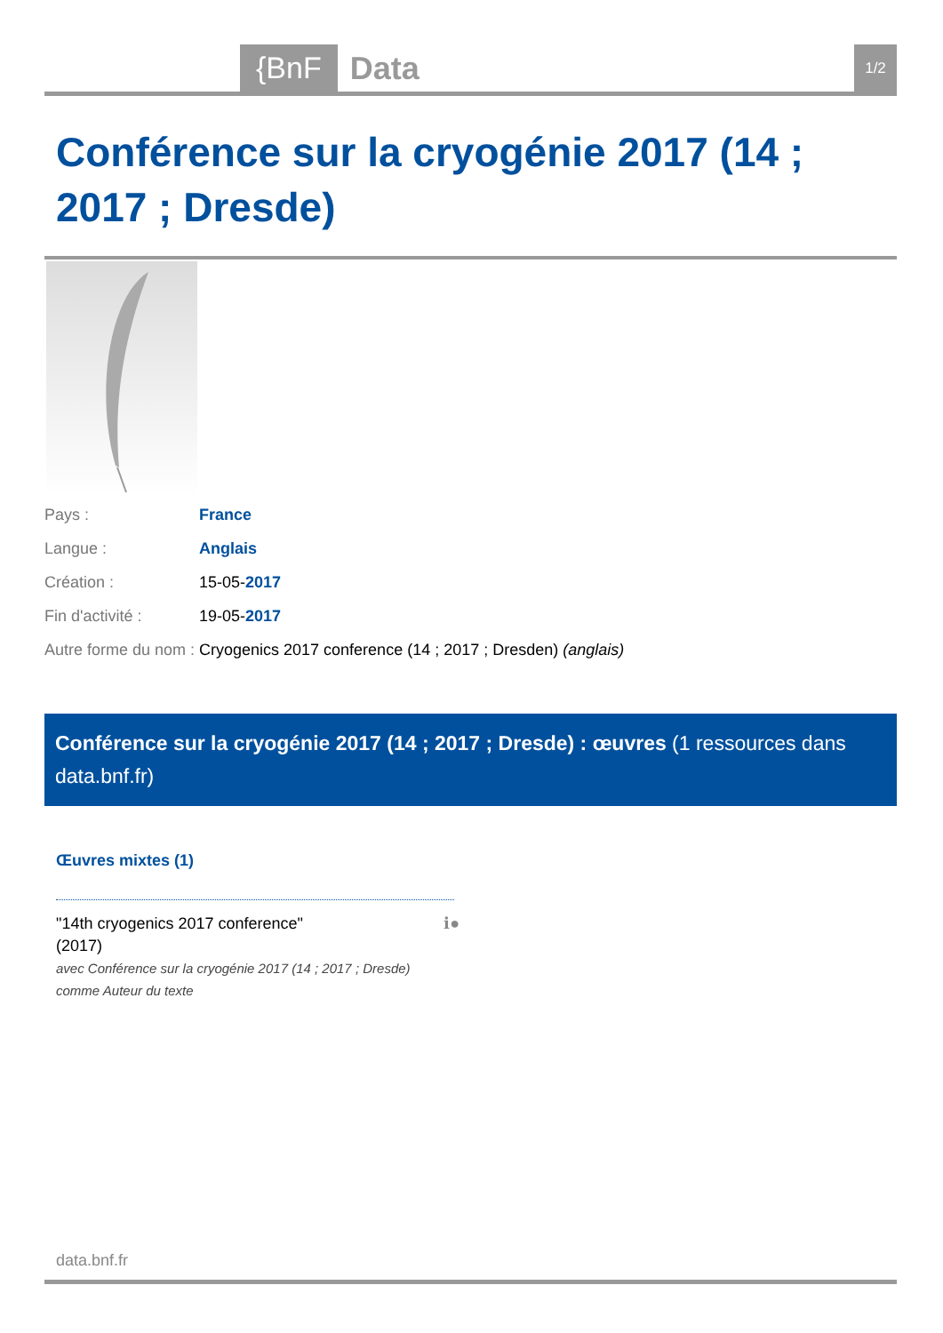{BnF Data 1/2
Conférence sur la cryogénie 2017 (14 ; 2017 ; Dresde)
| Pays : | France |
| Langue : | Anglais |
| Création : | 15-05- 2017 |
| Fin d'activité : | 19-05- 2017 |
| Autre forme du nom : | Cryogenics 2017 conference (14 ; 2017 ; Dresden) (anglais) |
Conférence sur la cryogénie 2017 (14 ; 2017 ; Dresde) : œuvres (1 ressources dans data.bnf.fr)
Œuvres mixtes (1)
"14th cryogenics 2017 conference"
(2017)
avec Conférence sur la cryogénie 2017 (14 ; 2017 ; Dresde) comme Auteur du texte
ℹ●
data.bnf.fr